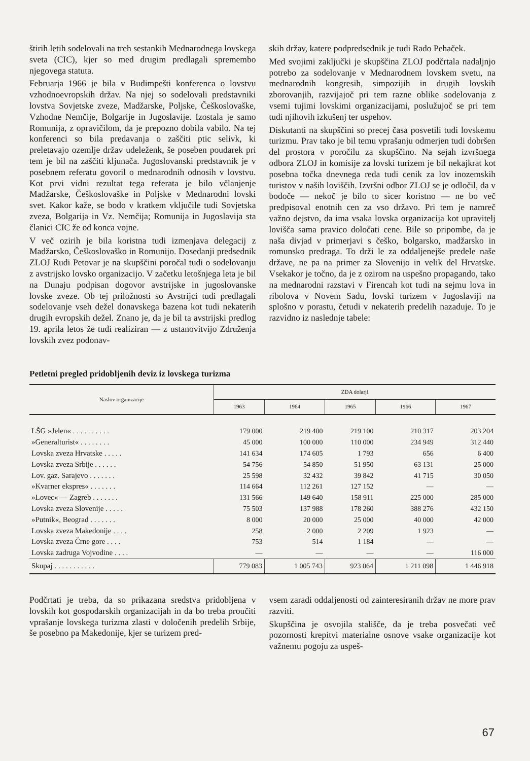štirih letih sodelovali na treh sestankih Mednarodnega lovskega sveta (CIC), kjer so med drugim predlagali spremembo njegovega statuta.
Februarja 1966 je bila v Budimpešti konferenca o lovstvu vzhodnoevropskih držav. Na njej so sodelovali predstavniki lovstva Sovjetske zveze, Madžarske, Poljske, Češkoslovaške, Vzhodne Nemčije, Bolgarije in Jugoslavije. Izostala je samo Romunija, z opravičilom, da je prepozno dobila vabilo. Na tej konferenci so bila predavanja o zaščiti ptic selivk, ki preletavajo ozemlje držav udeleženk, še poseben poudarek pri tem je bil na zaščiti kljunača. Jugoslovanski predstavnik je v posebnem referatu govoril o mednarodnih odnosih v lovstvu. Kot prvi vidni rezultat tega referata je bilo včlanjenje Madžarske, Češkoslovaške in Poljske v Mednarodni lovski svet. Kakor kaže, se bodo v kratkem vključile tudi Sovjetska zveza, Bolgarija in Vz. Nemčija; Romunija in Jugoslavija sta članici CIC že od konca vojne.
V več ozirih je bila koristna tudi izmenjava delegacij z Madžarsko, Češkoslovaško in Romunijo. Dosedanji predsednik ZLOJ Rudi Petovar je na skupščini poročal tudi o sodelovanju z avstrijsko lovsko organizacijo. V začetku letošnjega leta je bil na Dunaju podpisan dogovor avstrijske in jugoslovanske lovske zveze. Ob tej priložnosti so Avstrijci tudi predlagali sodelovanje vseh dežel donavskega bazena kot tudi nekaterih drugih evropskih dežel. Znano je, da je bil ta avstrijski predlog 19. aprila letos že tudi realiziran — z ustanovitvijo Združenja lovskih zvez podonav-
skih držav, katere podpredsednik je tudi Rado Pehaček.
Med svojimi zaključki je skupščina ZLOJ podčrtala nadaljnjo potrebo za sodelovanje v Mednarodnem lovskem svetu, na mednarodnih kongresih, simpozijih in drugih lovskih zborovanjih, razvijajoč pri tem razne oblike sodelovanja z vsemi tujimi lovskimi organizacijami, poslužujoč se pri tem tudi njihovih izkušenj ter uspehov.
Diskutanti na skupščini so precej časa posvetili tudi lovskemu turizmu. Prav tako je bil temu vprašanju odmerjen tudi dobršen del prostora v poročilu za skupščino. Na sejah izvršnega odbora ZLOJ in komisije za lovski turizem je bil nekajkrat kot posebna točka dnevnega reda tudi cenik za lov inozemskih turistov v naših loviščih. Izvršni odbor ZLOJ se je odločil, da v bodoče — nekoč je bilo to sicer koristno — ne bo več predpisoval enotnih cen za vso državo. Pri tem je namreč važno dejstvo, da ima vsaka lovska organizacija kot upravitelj lovišča sama pravico določati cene. Bile so pripombe, da je naša divjad v primerjavi s češko, bolgarsko, madžarsko in romunsko predraga. To drži le za oddaljenejše predele naše države, ne pa na primer za Slovenijo in velik del Hrvatske. Vsekakor je točno, da je z ozirom na uspešno propagando, tako na mednarodni razstavi v Firencah kot tudi na sejmu lova in ribolova v Novem Sadu, lovski turizem v Jugoslaviji na splošno v porastu, četudi v nekaterih predelih nazaduje. To je razvidno iz naslednje tabele:
Petletni pregled pridobljenih deviz iz lovskega turizma
| Naslov organizacije | ZDA dolarji | | | | |
| --- | --- | --- | --- | --- | --- |
| | 1963 | 1964 | 1965 | 1966 | 1967 |
| LŠG »Jelen« . . . . . . . . . . | 179 000 | 219 400 | 219 100 | 210 317 | 203 204 |
| »Generalturist« . . . . . . . . | 45 000 | 100 000 | 110 000 | 234 949 | 312 440 |
| Lovska zveza Hrvatske . . . . . | 141 634 | 174 605 | 1 793 | 656 | 6 400 |
| Lovska zveza Srbije . . . . . . | 54 756 | 54 850 | 51 950 | 63 131 | 25 000 |
| Lov. gaz. Sarajevo . . . . . . . | 25 598 | 32 432 | 39 842 | 41 715 | 30 050 |
| »Kvarner ekspres« . . . . . . . | 114 664 | 112 261 | 127 152 | — | — |
| »Lovec« — Zagreb . . . . . . . | 131 566 | 149 640 | 158 911 | 225 000 | 285 000 |
| Lovska zveza Slovenije . . . . . | 75 503 | 137 988 | 178 260 | 388 276 | 432 150 |
| »Putnik«, Beograd . . . . . . . | 8 000 | 20 000 | 25 000 | 40 000 | 42 000 |
| Lovska zveza Makedonije . . . . | 258 | 2 000 | 2 209 | 1 923 | — |
| Lovska zveza Črne gore . . . . | 753 | 514 | 1 184 | — | — |
| Lovska zadruga Vojvodine . . . . | — | — | — | — | 116 000 |
| Skupaj . . . . . . . . . . . | 779 083 | 1 005 743 | 923 064 | 1 211 098 | 1 446 918 |
Podčrtati je treba, da so prikazana sredstva pridobljena v lovskih kot gospodarskih organizacijah in da bo treba proučiti vprašanje lovskega turizma zlasti v določenih predelih Srbije, še posebno pa Makedonije, kjer se turizem pred-
vsem zaradi oddaljenosti od zainteresiranih držav ne more prav razviti.
Skupščina je osvojila stališče, da je treba posvečati več pozornosti krepitvi materialne osnove vsake organizacije kot važnemu pogoju za uspeš-
67